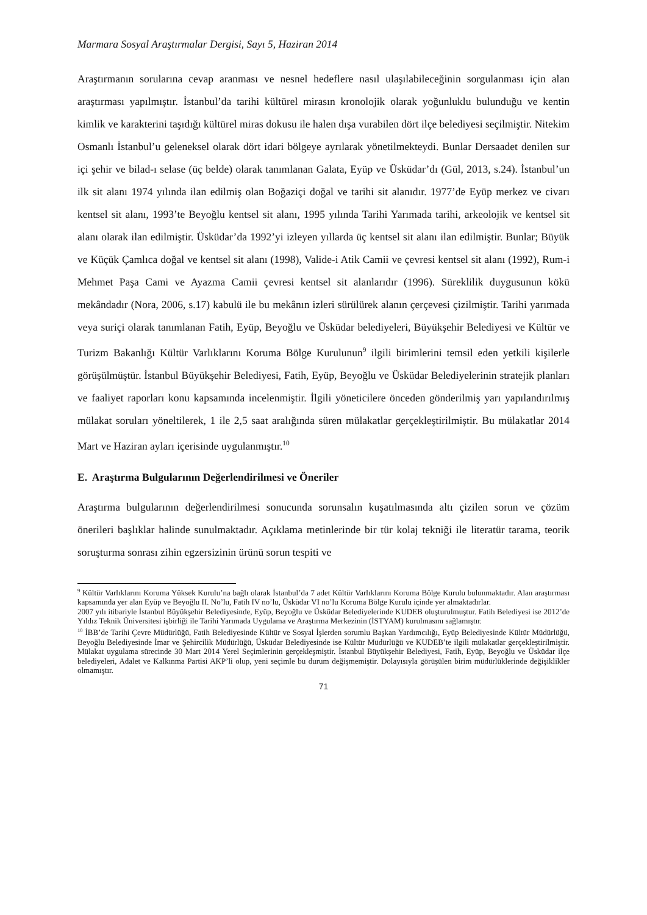Marmara Sosyal Araştırmalar Dergisi, Sayı 5, Haziran 2014
Araştırmanın sorularına cevap aranması ve nesnel hedeflere nasıl ulaşılabileceğinin sorgulanması için alan araştırması yapılmıştır. İstanbul’da tarihi kültürel mirasın kronolojik olarak yoğunluklu bulunduğu ve kentin kimlik ve karakterini taşıdığı kültürel miras dokusu ile halen dışa vurabilen dört ilçe belediyesi seçilmiştir. Nitekim Osmanlı İstanbul’u geleneksel olarak dört idari bölgeye ayrılarak yönetilmekteydi. Bunlar Dersaadet denilen sur içi şehir ve bilad-ı selase (üç belde) olarak tanımlanan Galata, Eyüp ve Üsküdar’dı (Gül, 2013, s.24). İstanbul’un ilk sit alanı 1974 yılında ilan edilmiş olan Boğaziçi doğal ve tarihi sit alanıdır. 1977’de Eyüp merkez ve civarı kentsel sit alanı, 1993’te Beyoğlu kentsel sit alanı, 1995 yılında Tarihi Yarımada tarihi, arkeolojik ve kentsel sit alanı olarak ilan edilmiştir. Üsküdar’da 1992’yi izleyen yıllarda üç kentsel sit alanı ilan edilmiştir. Bunlar; Büyük ve Küçük Çamlıca doğal ve kentsel sit alanı (1998), Valide-i Atik Camii ve çevresi kentsel sit alanı (1992), Rum-i Mehmet Paşa Cami ve Ayazma Camii çevresi kentsel sit alanlarıdır (1996). Süreklilik duygusunun kökü mekândadır (Nora, 2006, s.17) kabulü ile bu mekânın izleri sürülürek alanın çerçevesi çizilmiştir. Tarihi yarımada veya suriçi olarak tanımlanan Fatih, Eyüp, Beyoğlu ve Üsküdar belediyeleri, Büyükşehir Belediyesi ve Kültür ve Turizm Bakanlığı Kültür Varlıklarını Koruma Bölge Kurulunun<sup>9</sup> ilgili birimlerini temsil eden yetkili kişilerle görüşülmüştür. İstanbul Büyükşehir Belediyesi, Fatih, Eyüp, Beyoğlu ve Üsküdar Belediyelerinin stratejik planları ve faaliyet raporları konu kapsamında incelenmiştir. İlgili yöneticilere önceden gönderilmiş yarı yapılandırılmış mülakat soruları yöneltilerek, 1 ile 2,5 saat aralığında süren mülakatlar gerçekleştirilmiştir. Bu mülakatlar 2014 Mart ve Haziran ayları içerisinde uygulanmıştır.<sup>10</sup>
E. Araştırma Bulgularının Değerlendirilmesi ve Öneriler
Araştırma bulgularının değerlendirilmesi sonucunda sorunsalın kuşatılmasında altı çizilen sorun ve çözüm önerileri başlıklar halinde sunulmaktadır. Açıklama metinlerinde bir tür kolaj tekniği ile literatür tarama, teorik soruşturma sonrası zihin egzersizinin ürünü sorun tespiti ve
<sup>9</sup> Kültür Varlıklarını Koruma Yüksek Kurulu’na bağlı olarak İstanbul’da 7 adet Kültür Varlıklarını Koruma Bölge Kurulu bulunmaktadır. Alan araştırması kapsamında yer alan Eyüp ve Beyoğlu II. No’lu, Fatih IV no’lu, Üsküdar VI no’lu Koruma Bölge Kurulu içinde yer almaktadırlar.
2007 yılı itibariyle İstanbul Büyükşehir Belediyesinde, Eyüp, Beyoğlu ve Üsküdar Belediyelerinde KUDEB oluşturulmuştur. Fatih Belediyesi ise 2012’de Yıldız Teknik Üniversitesi işbirliği ile Tarihi Yarımada Uygulama ve Araştırma Merkezinin (İSTYAM) kurulmasını sağlamıştır.
<sup>10</sup> İBB’de Tarihi Çevre Müdürlüğü, Fatih Belediyesinde Kültür ve Sosyal İşlerden sorumlu Başkan Yardımcılığı, Eyüp Belediyesinde Kültür Müdürlüğü, Beyoğlu Belediyesinde İmar ve Şehircilik Müdürlüğü, Üsküdar Belediyesinde ise Kültür Müdürlüğü ve KUDEB’te ilgili mülakatlar gerçekleştirilmiştir. Mülakat uygulama sürecinde 30 Mart 2014 Yerel Seçimlerinin gerçekleşmiştir. İstanbul Büyükşehir Belediyesi, Fatih, Eyüp, Beyoğlu ve Üsküdar ilçe belediyeleri, Adalet ve Kalkınma Partisi AKP’li olup, yeni seçimle bu durum değişmemiştir. Dolayısıyla görüşülen birim müdürlüklerinde değişiklikler olmamıştır.
71